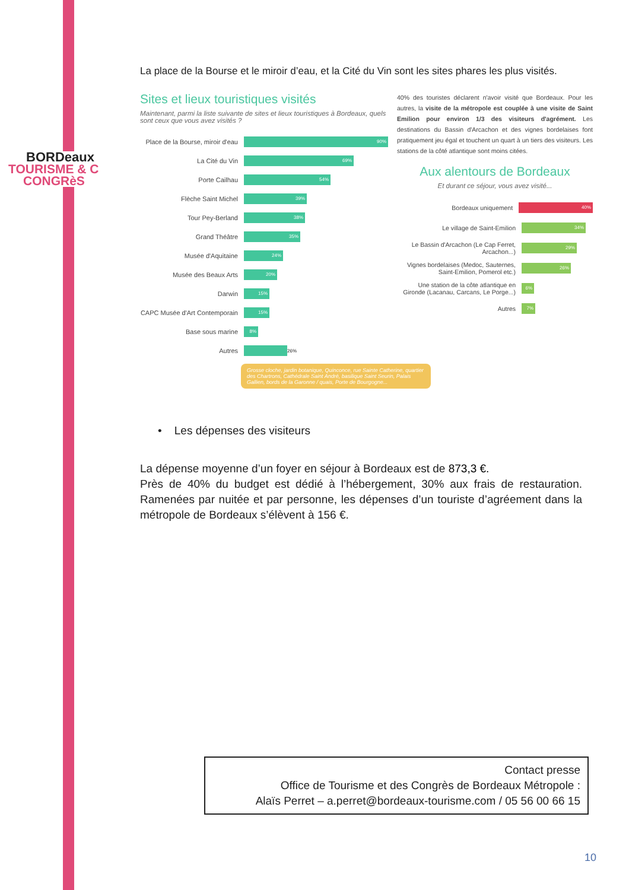BORDeaux
TOURISME & C
CONGRèS
La place de la Bourse et le miroir d’eau, et la Cité du Vin sont les sites phares les plus visités.
Sites et lieux touristiques visités
Maintenant, parmi la liste suivante de sites et lieux touristiques à Bordeaux, quels sont ceux que vous avez visités ?
Place de la Bourse, miroir d'eau
90%
La Cité du Vin
69%
Porte Cailhau
54%
Flèche Saint Michel
39%
Tour Pey-Berland
38%
Grand Théâtre
35%
Musée d'Aquitaine
24%
Musée des Beaux Arts
20%
Darwin
15%
CAPC Musée d'Art Contemporain
15%
Base sous marine
8%
Autres
26%
40% des touristes déclarent n'avoir visité que Bordeaux. Pour les autres, la visite de la métropole est couplée à une visite de Saint Emilion pour environ 1/3 des visiteurs d'agrément. Les destinations du Bassin d'Arcachon et des vignes bordelaises font pratiquement jeu égal et touchent un quart à un tiers des visiteurs. Les stations de la côté atlantique sont moins citées.
Aux alentours de Bordeaux
Et durant ce séjour, vous avez visité...
Bordeaux uniquement
40%
Le village de Saint-Emilion
34%
Le Bassin d'Arcachon (Le Cap Ferret, Arcachon...)
29%
Vignes bordelaises (Medoc, Sauternes, Saint-Emilion, Pomerol etc.)
26%
Une station de la côte atlantique en Gironde (Lacanau, Carcans, Le Porge...)
6%
Autres
7%
Grosse cloche, jardin botanique, Quinconce, rue Sainte Catherine, quartier des Chartrons, Cathédrale Saint André, basilique Saint Seurin, Palais Gallien, bords de la Garonne / quais, Porte de Bourgogne...
• Les dépenses des visiteurs
La dépense moyenne d’un foyer en séjour à Bordeaux est de 873,3 €.
Près de 40% du budget est dédié à l’hébergement, 30% aux frais de restauration. Ramenées par nuitée et par personne, les dépenses d’un touriste d’agréement dans la métropole de Bordeaux s’élèvent à 156 €.
Contact presse
Office de Tourisme et des Congrès de Bordeaux Métropole :
Alaïs Perret – a.perret@bordeaux-tourisme.com / 05 56 00 66 15
10